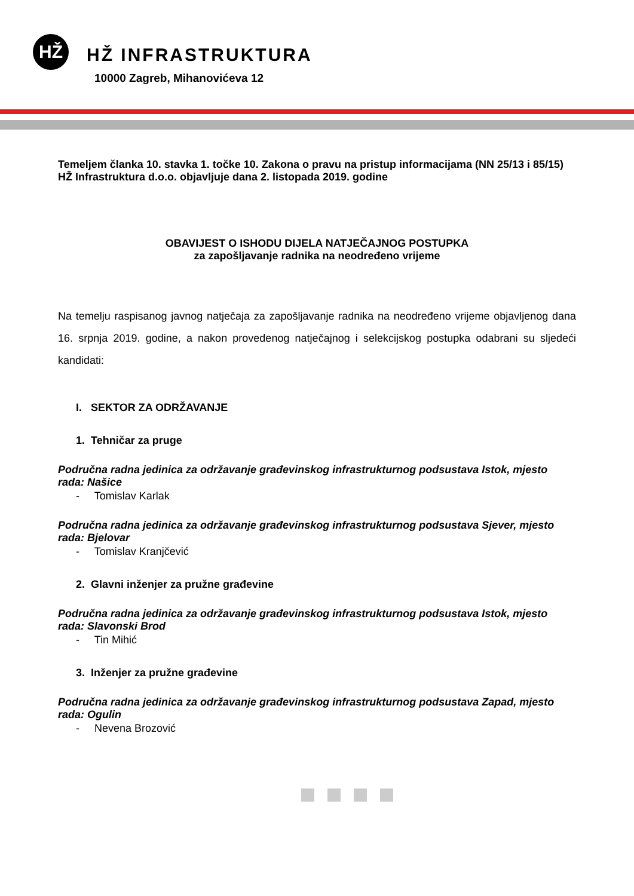HŽ
HŽ INFRASTRUKTURA
10000 Zagreb, Mihanovićeva 12
Temeljem članka 10. stavka 1. točke 10. Zakona o pravu na pristup informacijama (NN 25/13 i 85/15) HŽ Infrastruktura d.o.o. objavljuje dana 2. listopada 2019. godine
OBAVIJEST O ISHODU DIJELA NATJEČAJNOG POSTUPKA
za zapošljavanje radnika na neodređeno vrijeme
Na temelju raspisanog javnog natječaja za zapošljavanje radnika na neodređeno vrijeme objavljenog dana 16. srpnja 2019. godine, a nakon provedenog natječajnog i selekcijskog postupka odabrani su sljedeći kandidati:
I. SEKTOR ZA ODRŽAVANJE
1. Tehničar za pruge
Područna radna jedinica za održavanje građevinskog infrastrukturnog podsustava Istok, mjesto rada: Našice
- Tomislav Karlak
Područna radna jedinica za održavanje građevinskog infrastrukturnog podsustava Sjever, mjesto rada: Bjelovar
- Tomislav Kranjčević
2. Glavni inženjer za pružne građevine
Područna radna jedinica za održavanje građevinskog infrastrukturnog podsustava Istok, mjesto rada: Slavonski Brod
- Tin Mihić
3. Inženjer za pružne građevine
Područna radna jedinica za održavanje građevinskog infrastrukturnog podsustava Zapad, mjesto rada: Ogulin
- Nevena Brozović